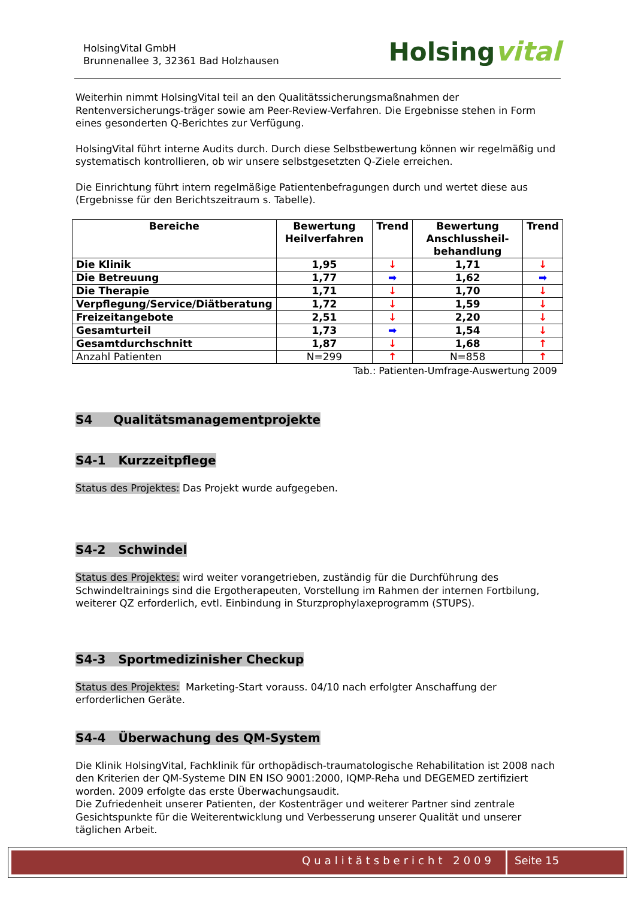HolsingVital GmbH
Brunnenallee 3, 32361 Bad Holzhausen
Holsingvital
Weiterhin nimmt HolsingVital teil an den Qualitätssicherungsmaßnahmen der Rentenversicherungs-träger sowie am Peer-Review-Verfahren. Die Ergebnisse stehen in Form eines gesonderten Q-Berichtes zur Verfügung.
HolsingVital führt interne Audits durch. Durch diese Selbstbewertung können wir regelmäßig und systematisch kontrollieren, ob wir unsere selbstgesetzten Q-Ziele erreichen.
Die Einrichtung führt intern regelmäßige Patientenbefragungen durch und wertet diese aus (Ergebnisse für den Berichtszeitraum s. Tabelle).
| Bereiche | Bewertung Heilverfahren | Trend | Bewertung Anschlussheil-behandlung | Trend |
| --- | --- | --- | --- | --- |
| Die Klinik | 1,95 | ↓ | 1,71 | ↓ |
| Die Betreuung | 1,77 | ➡ | 1,62 | ➡ |
| Die Therapie | 1,71 | ↓ | 1,70 | ↓ |
| Verpflegung/Service/Diätberatung | 1,72 | ↓ | 1,59 | ↓ |
| Freizeitangebote | 2,51 | ↓ | 2,20 | ↓ |
| Gesamturteil | 1,73 | ➡ | 1,54 | ↓ |
| Gesamtdurchschnitt | 1,87 | ↓ | 1,68 | ↑ |
| Anzahl Patienten | N=299 | ↑ | N=858 | ↑ |
Tab.: Patienten-Umfrage-Auswertung 2009
S4 Qualitätsmanagementprojekte
S4-1 Kurzzeitpflege
Status des Projektes: Das Projekt wurde aufgegeben.
S4-2 Schwindel
Status des Projektes: wird weiter vorangetrieben, zuständig für die Durchführung des Schwindeltrainings sind die Ergotherapeuten, Vorstellung im Rahmen der internen Fortbilung, weiterer QZ erforderlich, evtl. Einbindung in Sturzprophylaxeprogramm (STUPS).
S4-3 Sportmedizinisher Checkup
Status des Projektes: Marketing-Start vorauss. 04/10 nach erfolgter Anschaffung der erforderlichen Geräte.
S4-4 Überwachung des QM-System
Die Klinik HolsingVital, Fachklinik für orthopädisch-traumatologische Rehabilitation ist 2008 nach den Kriterien der QM-Systeme DIN EN ISO 9001:2000, IQMP-Reha und DEGEMED zertifiziert worden. 2009 erfolgte das erste Überwachungsaudit.
Die Zufriedenheit unserer Patienten, der Kostenträger und weiterer Partner sind zentrale Gesichtspunkte für die Weiterentwicklung und Verbesserung unserer Qualität und unserer täglichen Arbeit.
Qualitätsbericht 2009 Seite 15